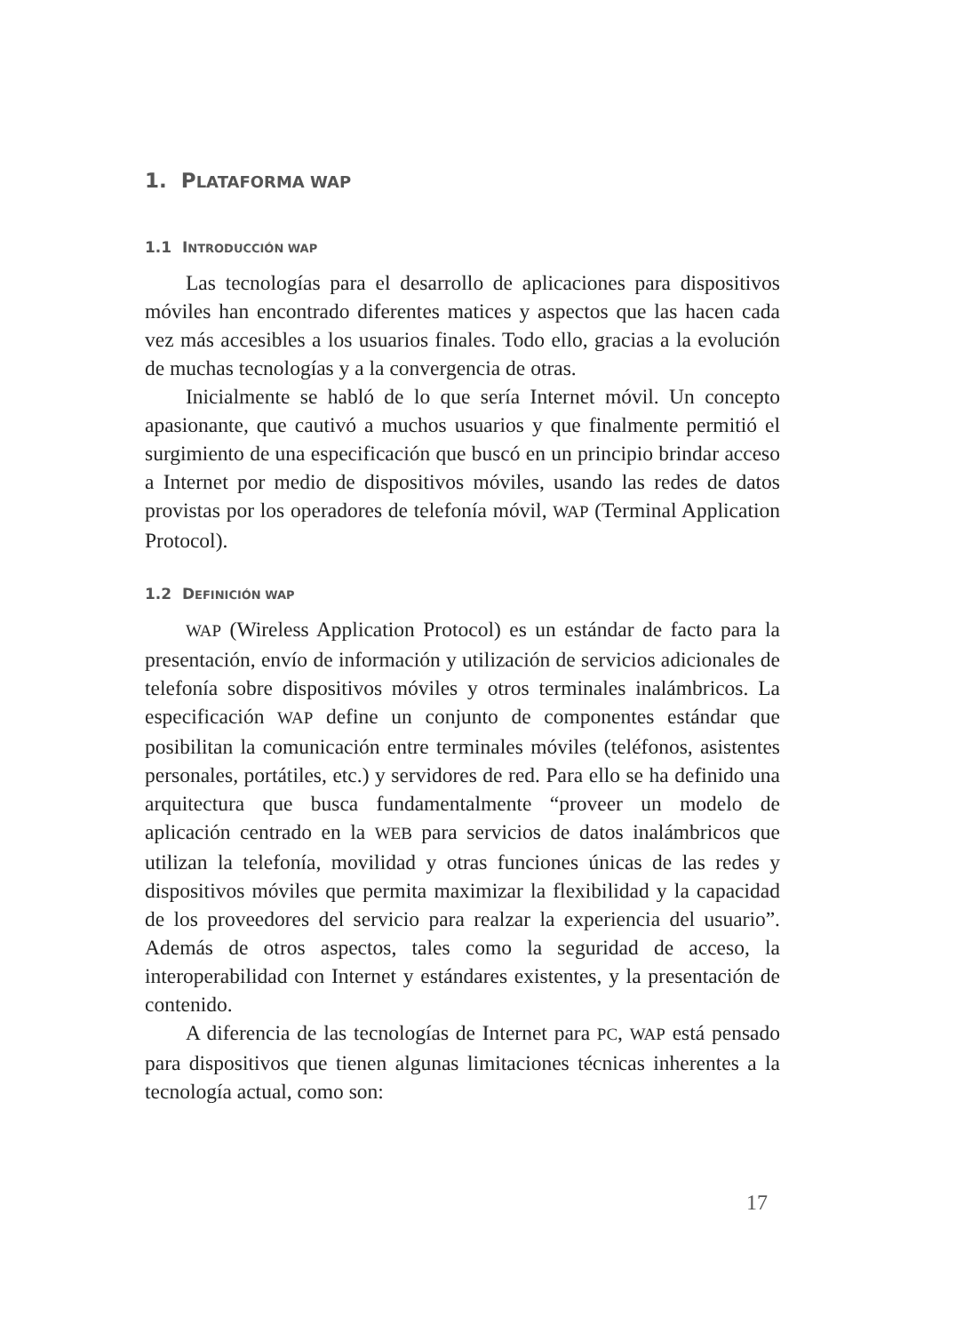1. PLATAFORMA WAP
1.1 INTRODUCCIÓN WAP
Las tecnologías para el desarrollo de aplicaciones para dispositivos móviles han encontrado diferentes matices y aspectos que las hacen cada vez más accesibles a los usuarios finales. Todo ello, gracias a la evolución de muchas tecnologías y a la convergencia de otras.
Inicialmente se habló de lo que sería Internet móvil. Un concepto apasionante, que cautivó a muchos usuarios y que finalmente permitió el surgimiento de una especificación que buscó en un principio brindar acceso a Internet por medio de dispositivos móviles, usando las redes de datos provistas por los operadores de telefonía móvil, WAP (Terminal Application Protocol).
1.2 DEFINICIÓN WAP
WAP (Wireless Application Protocol) es un estándar de facto para la presentación, envío de información y utilización de servicios adicionales de telefonía sobre dispositivos móviles y otros terminales inalámbricos. La especificación WAP define un conjunto de componentes estándar que posibilitan la comunicación entre terminales móviles (teléfonos, asistentes personales, portátiles, etc.) y servidores de red. Para ello se ha definido una arquitectura que busca fundamentalmente “proveer un modelo de aplicación centrado en la WEB para servicios de datos inalámbricos que utilizan la telefonía, movilidad y otras funciones únicas de las redes y dispositivos móviles que permita maximizar la flexibilidad y la capacidad de los proveedores del servicio para realzar la experiencia del usuario”. Además de otros aspectos, tales como la seguridad de acceso, la interoperabilidad con Internet y estándares existentes, y la presentación de contenido.
A diferencia de las tecnologías de Internet para PC, WAP está pensado para dispositivos que tienen algunas limitaciones técnicas inherentes a la tecnología actual, como son:
17